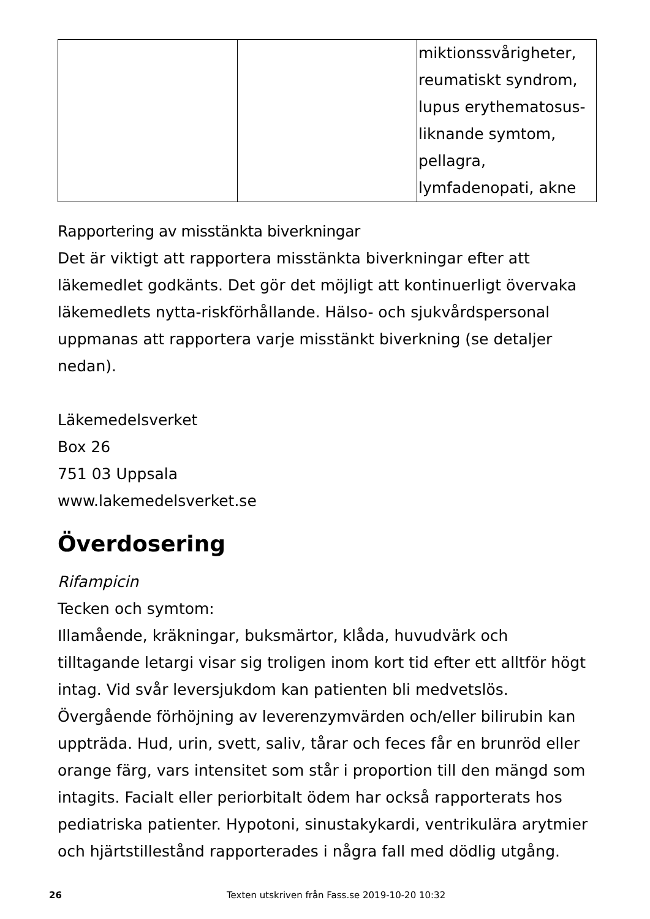| | | miktionssvårigheter, reumatiskt syndrom, lupus erythematosus-liknande symtom, pellagra, lymfadenopati, akne |
Rapportering av misstänkta biverkningar
Det är viktigt att rapportera misstänkta biverkningar efter att läkemedlet godkänts. Det gör det möjligt att kontinuerligt övervaka läkemedlets nytta-riskförhållande. Hälso- och sjukvårdspersonal uppmanas att rapportera varje misstänkt biverkning (se detaljer nedan).
Läkemedelsverket
Box 26
751 03 Uppsala
www.lakemedelsverket.se
Överdosering
Rifampicin
Tecken och symtom:
Illamående, kräkningar, buksmärtor, klåda, huvudvärk och tilltagande letargi visar sig troligen inom kort tid efter ett alltför högt intag. Vid svår leversjukdom kan patienten bli medvetslös. Övergående förhöjning av leverenzymvärden och/eller bilirubin kan uppträda. Hud, urin, svett, saliv, tårar och feces får en brunröd eller orange färg, vars intensitet som står i proportion till den mängd som intagits. Facialt eller periorbitalt ödem har också rapporterats hos pediatriska patienter. Hypotoni, sinustakykardi, ventrikulära arytmier och hjärtstillestånd rapporterades i några fall med dödlig utgång.
26 Texten utskriven från Fass.se 2019-10-20 10:32